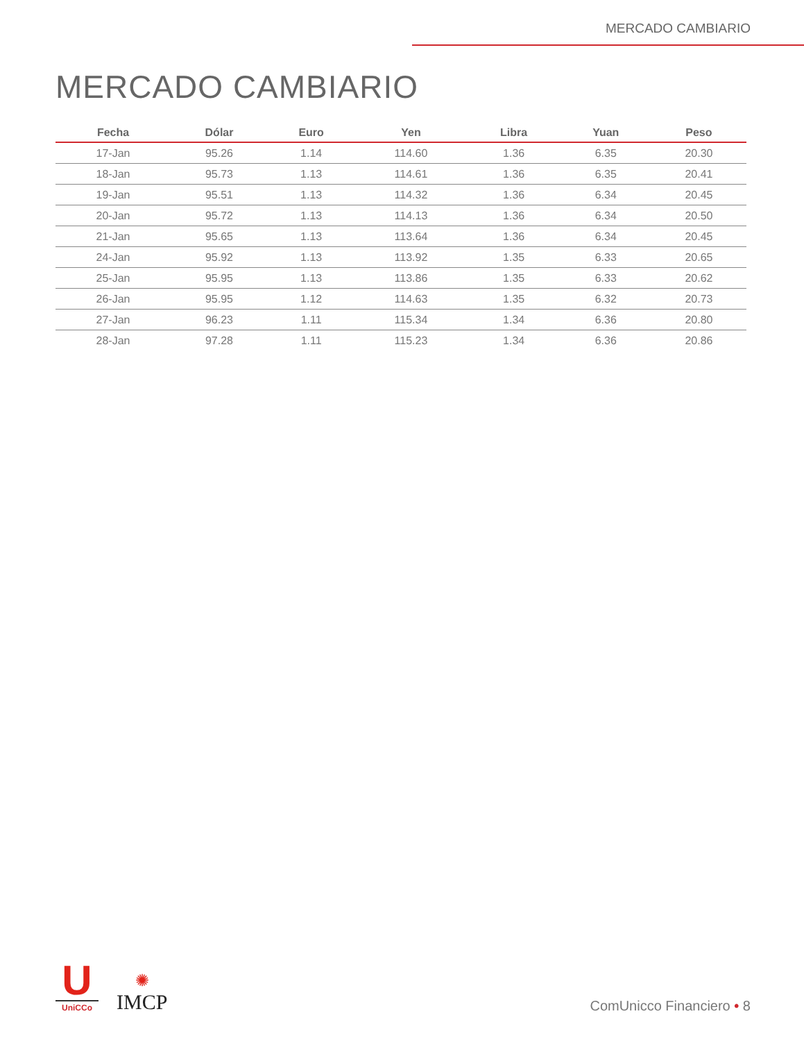MERCADO CAMBIARIO
MERCADO CAMBIARIO
| Fecha | Dólar | Euro | Yen | Libra | Yuan | Peso |
| --- | --- | --- | --- | --- | --- | --- |
| 17-Jan | 95.26 | 1.14 | 114.60 | 1.36 | 6.35 | 20.30 |
| 18-Jan | 95.73 | 1.13 | 114.61 | 1.36 | 6.35 | 20.41 |
| 19-Jan | 95.51 | 1.13 | 114.32 | 1.36 | 6.34 | 20.45 |
| 20-Jan | 95.72 | 1.13 | 114.13 | 1.36 | 6.34 | 20.50 |
| 21-Jan | 95.65 | 1.13 | 113.64 | 1.36 | 6.34 | 20.45 |
| 24-Jan | 95.92 | 1.13 | 113.92 | 1.35 | 6.33 | 20.65 |
| 25-Jan | 95.95 | 1.13 | 113.86 | 1.35 | 6.33 | 20.62 |
| 26-Jan | 95.95 | 1.12 | 114.63 | 1.35 | 6.32 | 20.73 |
| 27-Jan | 96.23 | 1.11 | 115.34 | 1.34 | 6.36 | 20.80 |
| 28-Jan | 97.28 | 1.11 | 115.23 | 1.34 | 6.36 | 20.86 |
U
UniCCo
✺
IMCP
ComUnicco Financiero • 8